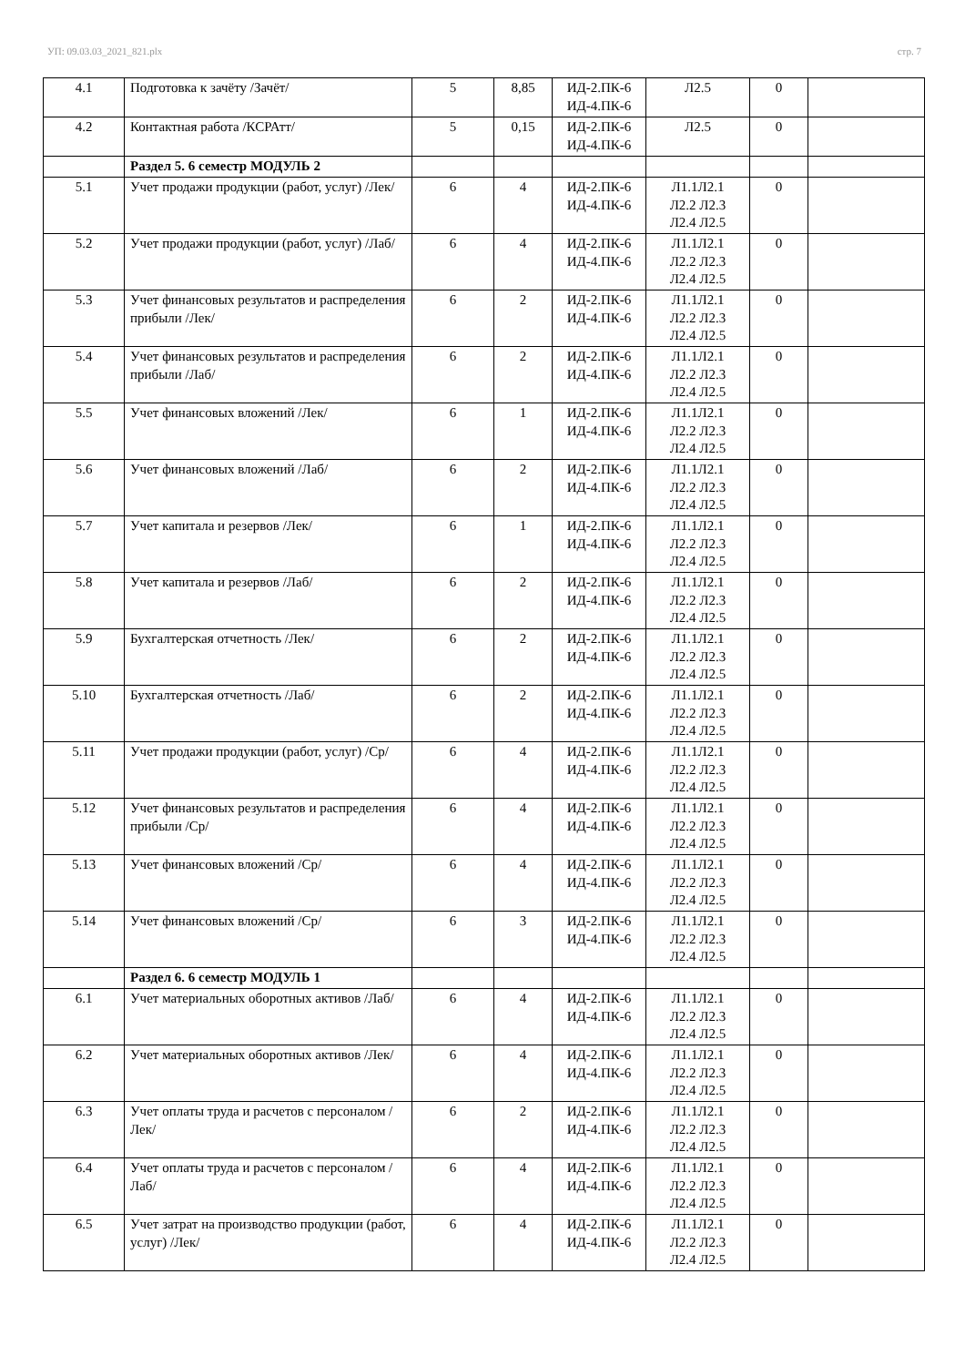УП: 09.03.03_2021_821.plx стр. 7
| 4.1 | Подготовка к зачёту /Зачёт/ | 5 | 8,85 | ИД-2.ПК-6 ИД-4.ПК-6 | Л2.5 | 0 | |
| 4.2 | Контактная работа /КСРАтт/ | 5 | 0,15 | ИД-2.ПК-6 ИД-4.ПК-6 | Л2.5 | 0 | |
| | Раздел 5. 6 семестр МОДУЛЬ 2 | | | | | | |
| 5.1 | Учет продажи продукции (работ, услуг) /Лек/ | 6 | 4 | ИД-2.ПК-6 ИД-4.ПК-6 | Л1.1Л2.1 Л2.2 Л2.3 Л2.4 Л2.5 | 0 | |
| 5.2 | Учет продажи продукции (работ, услуг) /Лаб/ | 6 | 4 | ИД-2.ПК-6 ИД-4.ПК-6 | Л1.1Л2.1 Л2.2 Л2.3 Л2.4 Л2.5 | 0 | |
| 5.3 | Учет финансовых результатов и распределения прибыли /Лек/ | 6 | 2 | ИД-2.ПК-6 ИД-4.ПК-6 | Л1.1Л2.1 Л2.2 Л2.3 Л2.4 Л2.5 | 0 | |
| 5.4 | Учет финансовых результатов и распределения прибыли /Лаб/ | 6 | 2 | ИД-2.ПК-6 ИД-4.ПК-6 | Л1.1Л2.1 Л2.2 Л2.3 Л2.4 Л2.5 | 0 | |
| 5.5 | Учет финансовых вложений /Лек/ | 6 | 1 | ИД-2.ПК-6 ИД-4.ПК-6 | Л1.1Л2.1 Л2.2 Л2.3 Л2.4 Л2.5 | 0 | |
| 5.6 | Учет финансовых вложений /Лаб/ | 6 | 2 | ИД-2.ПК-6 ИД-4.ПК-6 | Л1.1Л2.1 Л2.2 Л2.3 Л2.4 Л2.5 | 0 | |
| 5.7 | Учет капитала и резервов /Лек/ | 6 | 1 | ИД-2.ПК-6 ИД-4.ПК-6 | Л1.1Л2.1 Л2.2 Л2.3 Л2.4 Л2.5 | 0 | |
| 5.8 | Учет капитала и резервов /Лаб/ | 6 | 2 | ИД-2.ПК-6 ИД-4.ПК-6 | Л1.1Л2.1 Л2.2 Л2.3 Л2.4 Л2.5 | 0 | |
| 5.9 | Бухгалтерская отчетность /Лек/ | 6 | 2 | ИД-2.ПК-6 ИД-4.ПК-6 | Л1.1Л2.1 Л2.2 Л2.3 Л2.4 Л2.5 | 0 | |
| 5.10 | Бухгалтерская отчетность /Лаб/ | 6 | 2 | ИД-2.ПК-6 ИД-4.ПК-6 | Л1.1Л2.1 Л2.2 Л2.3 Л2.4 Л2.5 | 0 | |
| 5.11 | Учет продажи продукции (работ, услуг) /Ср/ | 6 | 4 | ИД-2.ПК-6 ИД-4.ПК-6 | Л1.1Л2.1 Л2.2 Л2.3 Л2.4 Л2.5 | 0 | |
| 5.12 | Учет финансовых результатов и распределения прибыли /Ср/ | 6 | 4 | ИД-2.ПК-6 ИД-4.ПК-6 | Л1.1Л2.1 Л2.2 Л2.3 Л2.4 Л2.5 | 0 | |
| 5.13 | Учет финансовых вложений /Ср/ | 6 | 4 | ИД-2.ПК-6 ИД-4.ПК-6 | Л1.1Л2.1 Л2.2 Л2.3 Л2.4 Л2.5 | 0 | |
| 5.14 | Учет финансовых вложений /Ср/ | 6 | 3 | ИД-2.ПК-6 ИД-4.ПК-6 | Л1.1Л2.1 Л2.2 Л2.3 Л2.4 Л2.5 | 0 | |
| | Раздел 6. 6 семестр МОДУЛЬ 1 | | | | | | |
| 6.1 | Учет материальных оборотных активов /Лаб/ | 6 | 4 | ИД-2.ПК-6 ИД-4.ПК-6 | Л1.1Л2.1 Л2.2 Л2.3 Л2.4 Л2.5 | 0 | |
| 6.2 | Учет материальных оборотных активов /Лек/ | 6 | 4 | ИД-2.ПК-6 ИД-4.ПК-6 | Л1.1Л2.1 Л2.2 Л2.3 Л2.4 Л2.5 | 0 | |
| 6.3 | Учет оплаты труда и расчетов с персоналом /Лек/ | 6 | 2 | ИД-2.ПК-6 ИД-4.ПК-6 | Л1.1Л2.1 Л2.2 Л2.3 Л2.4 Л2.5 | 0 | |
| 6.4 | Учет оплаты труда и расчетов с персоналом /Лаб/ | 6 | 4 | ИД-2.ПК-6 ИД-4.ПК-6 | Л1.1Л2.1 Л2.2 Л2.3 Л2.4 Л2.5 | 0 | |
| 6.5 | Учет затрат на производство продукции (работ, услуг) /Лек/ | 6 | 4 | ИД-2.ПК-6 ИД-4.ПК-6 | Л1.1Л2.1 Л2.2 Л2.3 Л2.4 Л2.5 | 0 | |